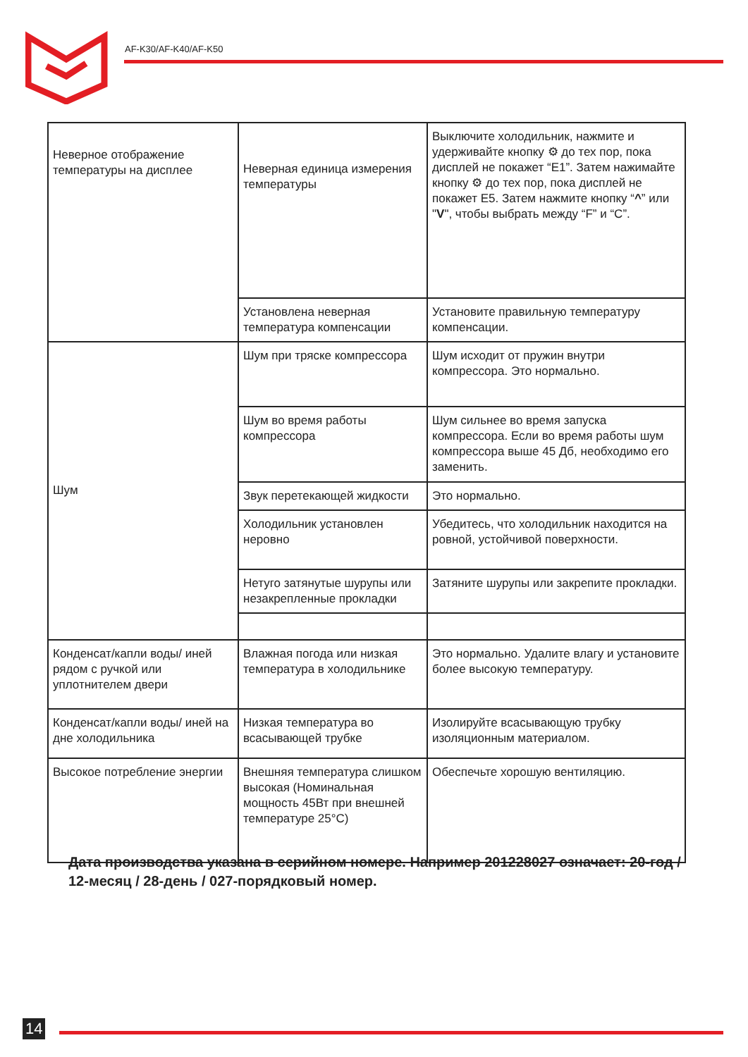AF-K30/AF-K40/AF-K50
| Неверное отображение температуры на дисплее | Неверная единица измерения температуры | Выключите холодильник, нажмите и удерживайте кнопку ⚙ до тех пор, пока дисплей не покажет “E1”. Затем нажимайте кнопку ⚙ до тех пор, пока дисплей не покажет E5. Затем нажмите кнопку “ ^ ” или " V ", чтобы выбрать между “F” и “C”. |
| | Установлена неверная температура компенсации | Установите правильную температуру компенсации. |
| Шум | Шум при тряске компрессора | Шум исходит от пружин внутри компрессора. Это нормально. |
| | Шум во время работы компрессора | Шум сильнее во время запуска компрессора. Если во время работы шум компрессора выше 45 Дб, необходимо его заменить. |
| | Звук перетекающей жидкости | Это нормально. |
| | Холодильник установлен неровно | Убедитесь, что холодильник находится на ровной, устойчивой поверхности. |
| | Нетуго затянутые шурупы или незакрепленные прокладки | Затяните шурупы или закрепите прокладки. |
| Конденсат/капли воды/ иней рядом с ручкой или уплотнителем двери | Влажная погода или низкая температура в холодильнике | Это нормально. Удалите влагу и установите более высокую температуру. |
| Конденсат/капли воды/ иней на дне холодильника | Низкая температура во всасывающей трубке | Изолируйте всасывающую трубку изоляционным материалом. |
| Высокое потребление энергии | Внешняя температура слишком высокая (Номинальная мощность 45Вт при внешней температуре 25°C) | Обеспечьте хорошую вентиляцию. |
Дата производства указана в серийном номере. Например 201228027 означает: 20-год / 12-месяц / 28-день / 027-порядковый номер.
14